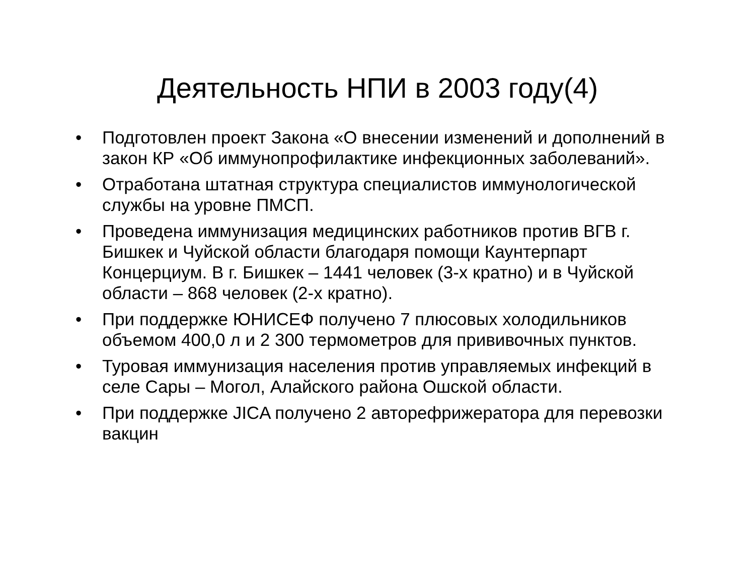Деятельность НПИ в 2003 году(4)
• Подготовлен проект Закона «О внесении изменений и дополнений в закон КР «Об иммунопрофилактике инфекционных заболеваний».
• Отработана штатная структура специалистов иммунологической службы на уровне ПМСП.
• Проведена иммунизация медицинских работников против ВГВ г. Бишкек и Чуйской области благодаря помощи Каунтерпарт Концерциум. В г. Бишкек – 1441 человек (3-х кратно) и в Чуйской области – 868 человек (2-х кратно).
• При поддержке ЮНИСЕФ получено 7 плюсовых холодильников объемом 400,0 л и 2 300 термометров для прививочных пунктов.
• Туровая иммунизация населения против управляемых инфекций в селе Сары – Могол, Алайского района Ошской области.
• При поддержке JICA получено 2 авторефрижератора для перевозки вакцин